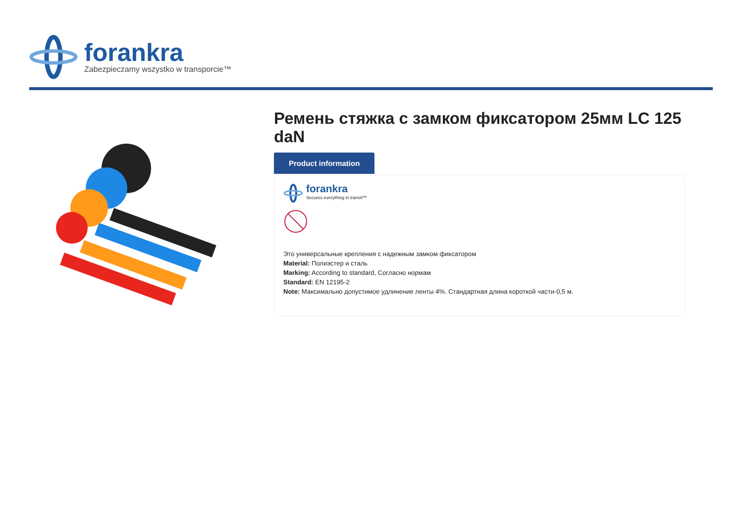forankra
Zabezpieczamy wszystko w transporcie™
Ремень стяжка с замком фиксатором 25мм LC 125 daN
Product information
forankra
Secures everything in transit™
Это универсальные крепления с надежным замком фиксатором
Material: Полиэстер и сталь
Marking: According to standard, Согласно нормам
Standard: EN 12195-2
Note: Максимально допустимое удлинение ленты 4%. Стандартная длина короткой части-0,5 м.